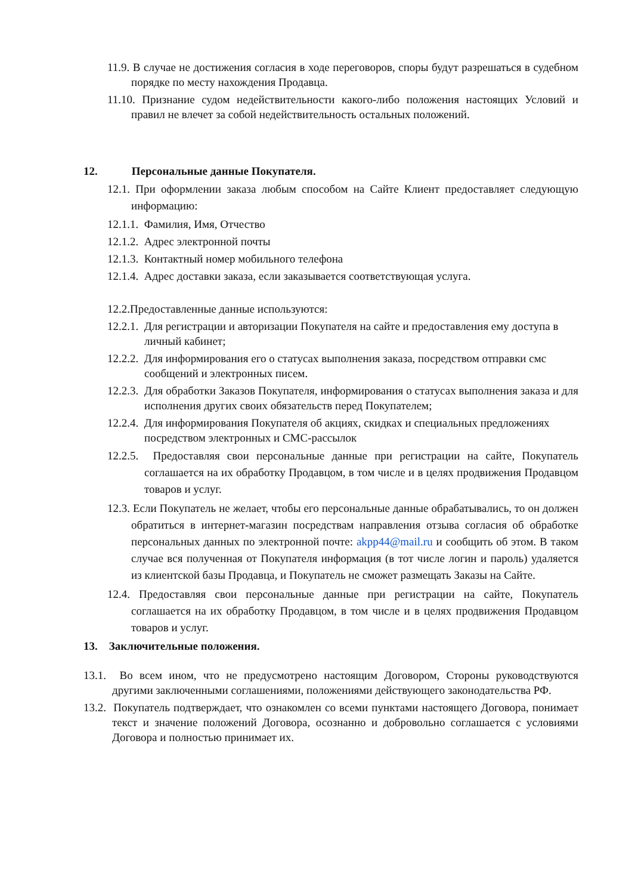11.9. В случае не достижения согласия в ходе переговоров, споры будут разрешаться в судебном порядке по месту нахождения Продавца.
11.10. Признание судом недействительности какого-либо положения настоящих Условий и правил не влечет за собой недействительность остальных положений.
12. Персональные данные Покупателя.
12.1. При оформлении заказа любым способом на Сайте Клиент предоставляет следующую информацию:
12.1.1. Фамилия, Имя, Отчество
12.1.2. Адрес электронной почты
12.1.3. Контактный номер мобильного телефона
12.1.4. Адрес доставки заказа, если заказывается соответствующая услуга.
12.2.Предоставленные данные используются:
12.2.1. Для регистрации и авторизации Покупателя на сайте и предоставления ему доступа в личный кабинет;
12.2.2. Для информирования его о статусах выполнения заказа, посредством отправки смс сообщений и электронных писем.
12.2.3. Для обработки Заказов Покупателя, информирования о статусах выполнения заказа и для исполнения других своих обязательств перед Покупателем;
12.2.4. Для информирования Покупателя об акциях, скидках и специальных предложениях посредством электронных и СМС-рассылок
12.2.5. Предоставляя свои персональные данные при регистрации на сайте, Покупатель соглашается на их обработку Продавцом, в том числе и в целях продвижения Продавцом товаров и услуг.
12.3. Если Покупатель не желает, чтобы его персональные данные обрабатывались, то он должен обратиться в интернет-магазин посредствам направления отзыва согласия об обработке персональных данных по электронной почте: akpp44@mail.ru и сообщить об этом. В таком случае вся полученная от Покупателя информация (в тот числе логин и пароль) удаляется из клиентской базы Продавца, и Покупатель не сможет размещать Заказы на Сайте.
12.4. Предоставляя свои персональные данные при регистрации на сайте, Покупатель соглашается на их обработку Продавцом, в том числе и в целях продвижения Продавцом товаров и услуг.
13. Заключительные положения.
13.1. Во всем ином, что не предусмотрено настоящим Договором, Стороны руководствуются другими заключенными соглашениями, положениями действующего законодательства РФ.
13.2. Покупатель подтверждает, что ознакомлен со всеми пунктами настоящего Договора, понимает текст и значение положений Договора, осознанно и добровольно соглашается с условиями Договора и полностью принимает их.